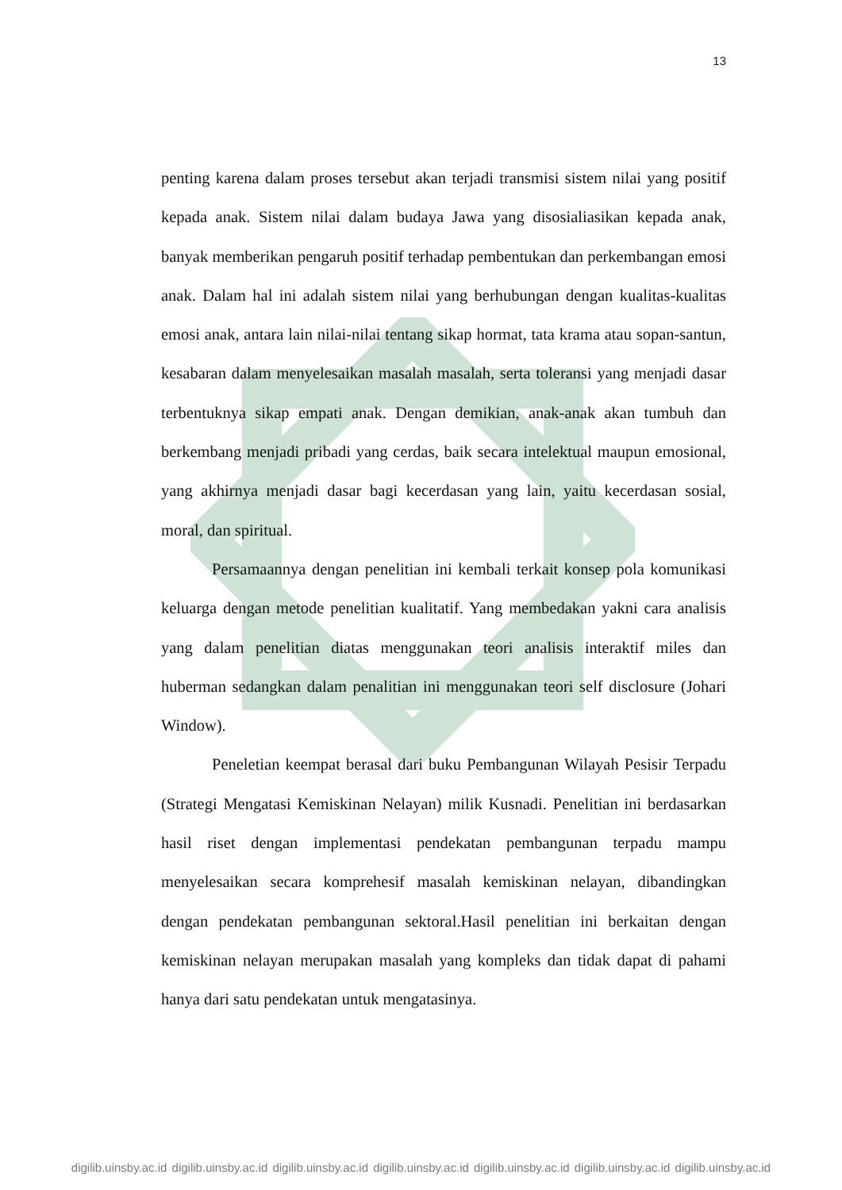13
penting karena dalam proses tersebut akan terjadi transmisi sistem nilai yang positif kepada anak. Sistem nilai dalam budaya Jawa yang disosialiasikan kepada anak, banyak memberikan pengaruh positif terhadap pembentukan dan perkembangan emosi anak. Dalam hal ini adalah sistem nilai yang berhubungan dengan kualitas-kualitas emosi anak, antara lain nilai-nilai tentang sikap hormat, tata krama atau sopan-santun, kesabaran dalam menyelesaikan masalah masalah, serta toleransi yang menjadi dasar terbentuknya sikap empati anak. Dengan demikian, anak-anak akan tumbuh dan berkembang menjadi pribadi yang cerdas, baik secara intelektual maupun emosional, yang akhirnya menjadi dasar bagi kecerdasan yang lain, yaitu kecerdasan sosial, moral, dan spiritual.
Persamaannya dengan penelitian ini kembali terkait konsep pola komunikasi keluarga dengan metode penelitian kualitatif. Yang membedakan yakni cara analisis yang dalam penelitian diatas menggunakan teori analisis interaktif miles dan huberman sedangkan dalam penalitian ini menggunakan teori self disclosure (Johari Window).
Peneletian keempat berasal dari buku Pembangunan Wilayah Pesisir Terpadu (Strategi Mengatasi Kemiskinan Nelayan) milik Kusnadi. Penelitian ini berdasarkan hasil riset dengan implementasi pendekatan pembangunan terpadu mampu menyelesaikan secara komprehesif masalah kemiskinan nelayan, dibandingkan dengan pendekatan pembangunan sektoral.Hasil penelitian ini berkaitan dengan kemiskinan nelayan merupakan masalah yang kompleks dan tidak dapat di pahami hanya dari satu pendekatan untuk mengatasinya.
digilib.uinsby.ac.id digilib.uinsby.ac.id digilib.uinsby.ac.id digilib.uinsby.ac.id digilib.uinsby.ac.id digilib.uinsby.ac.id digilib.uinsby.ac.id